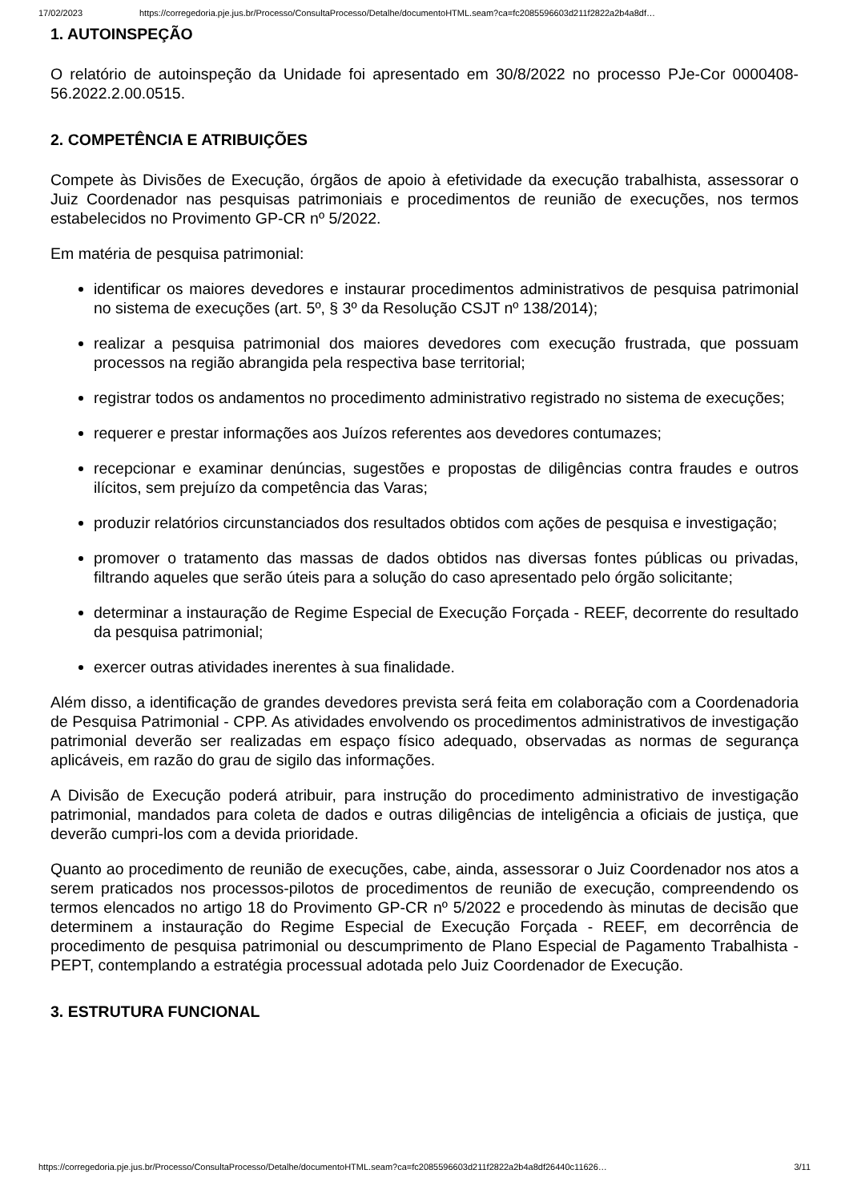17/02/2023 https://corregedoria.pje.jus.br/Processo/ConsultaProcesso/Detalhe/documentoHTML.seam?ca=fc2085596603d211f2822a2b4a8df…
1. AUTOINSPEÇÃO
O relatório de autoinspeção da Unidade foi apresentado em 30/8/2022 no processo PJe-Cor 0000408-56.2022.2.00.0515.
2. COMPETÊNCIA E ATRIBUIÇÕES
Compete às Divisões de Execução, órgãos de apoio à efetividade da execução trabalhista, assessorar o Juiz Coordenador nas pesquisas patrimoniais e procedimentos de reunião de execuções, nos termos estabelecidos no Provimento GP-CR nº 5/2022.
Em matéria de pesquisa patrimonial:
identificar os maiores devedores e instaurar procedimentos administrativos de pesquisa patrimonial no sistema de execuções (art. 5º, § 3º da Resolução CSJT nº 138/2014);
realizar a pesquisa patrimonial dos maiores devedores com execução frustrada, que possuam processos na região abrangida pela respectiva base territorial;
registrar todos os andamentos no procedimento administrativo registrado no sistema de execuções;
requerer e prestar informações aos Juízos referentes aos devedores contumazes;
recepcionar e examinar denúncias, sugestões e propostas de diligências contra fraudes e outros ilícitos, sem prejuízo da competência das Varas;
produzir relatórios circunstanciados dos resultados obtidos com ações de pesquisa e investigação;
promover o tratamento das massas de dados obtidos nas diversas fontes públicas ou privadas, filtrando aqueles que serão úteis para a solução do caso apresentado pelo órgão solicitante;
determinar a instauração de Regime Especial de Execução Forçada - REEF, decorrente do resultado da pesquisa patrimonial;
exercer outras atividades inerentes à sua finalidade.
Além disso, a identificação de grandes devedores prevista será feita em colaboração com a Coordenadoria de Pesquisa Patrimonial - CPP. As atividades envolvendo os procedimentos administrativos de investigação patrimonial deverão ser realizadas em espaço físico adequado, observadas as normas de segurança aplicáveis, em razão do grau de sigilo das informações.
A Divisão de Execução poderá atribuir, para instrução do procedimento administrativo de investigação patrimonial, mandados para coleta de dados e outras diligências de inteligência a oficiais de justiça, que deverão cumpri-los com a devida prioridade.
Quanto ao procedimento de reunião de execuções, cabe, ainda, assessorar o Juiz Coordenador nos atos a serem praticados nos processos-pilotos de procedimentos de reunião de execução, compreendendo os termos elencados no artigo 18 do Provimento GP-CR nº 5/2022 e procedendo às minutas de decisão que determinem a instauração do Regime Especial de Execução Forçada - REEF, em decorrência de procedimento de pesquisa patrimonial ou descumprimento de Plano Especial de Pagamento Trabalhista - PEPT, contemplando a estratégia processual adotada pelo Juiz Coordenador de Execução.
3. ESTRUTURA FUNCIONAL
https://corregedoria.pje.jus.br/Processo/ConsultaProcesso/Detalhe/documentoHTML.seam?ca=fc2085596603d211f2822a2b4a8df26440c11626… 3/11